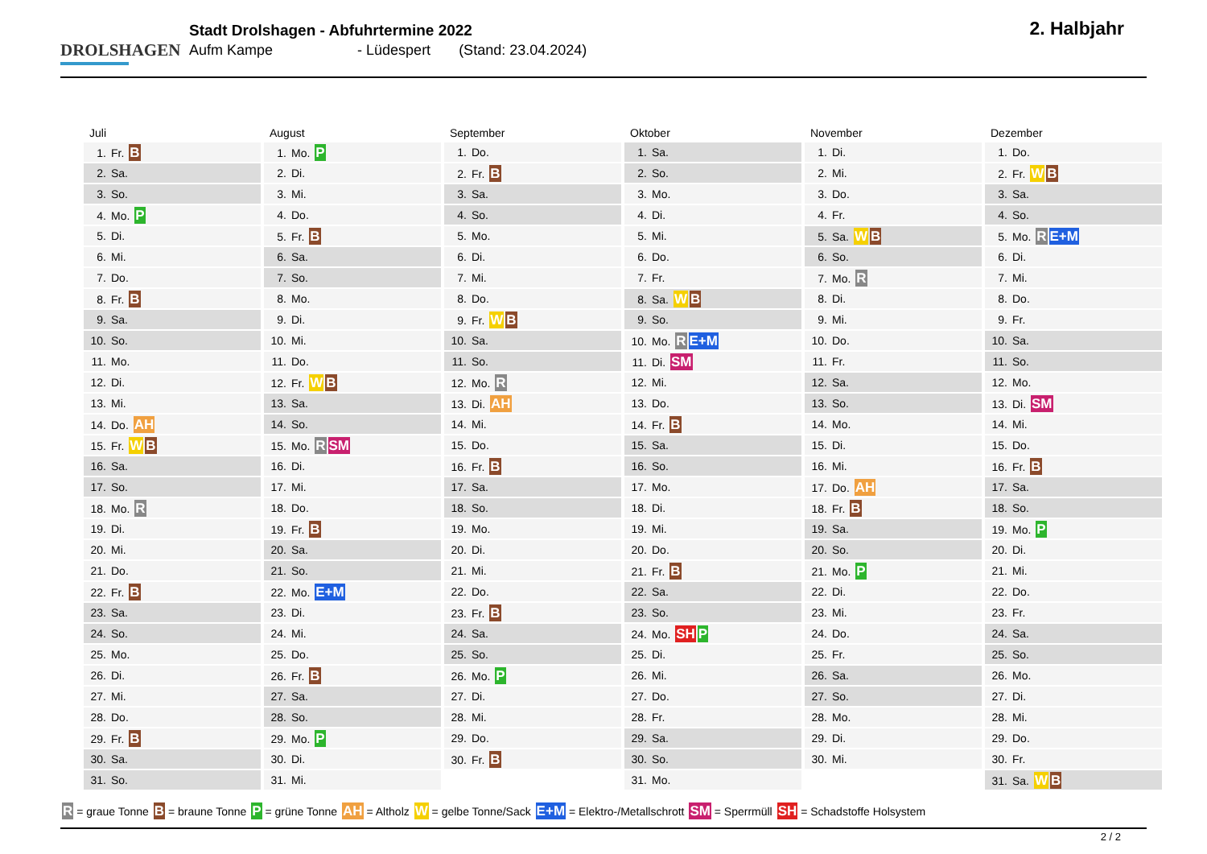DROLSHAGEN
Stadt Drolshagen - Abfuhrtermine 2022
Aufm Kampe - Lüdespert (Stand: 23.04.2024)
2. Halbjahr
| Juli | August | September | Oktober | November | Dezember |
| --- | --- | --- | --- | --- | --- |
| 1. Fr. B | 1. Mo. P | 1. Do. | 1. Sa. | 1. Di. | 1. Do. |
| 2. Sa. | 2. Di. | 2. Fr. B | 2. So. | 2. Mi. | 2. Fr. W B |
| 3. So. | 3. Mi. | 3. Sa. | 3. Mo. | 3. Do. | 3. Sa. |
| 4. Mo. P | 4. Do. | 4. So. | 4. Di. | 4. Fr. | 4. So. |
| 5. Di. | 5. Fr. B | 5. Mo. | 5. Mi. | 5. Sa. W B | 5. Mo. R E+M |
| 6. Mi. | 6. Sa. | 6. Di. | 6. Do. | 6. So. | 6. Di. |
| 7. Do. | 7. So. | 7. Mi. | 7. Fr. | 7. Mo. R | 7. Mi. |
| 8. Fr. B | 8. Mo. | 8. Do. | 8. Sa. W B | 8. Di. | 8. Do. |
| 9. Sa. | 9. Di. | 9. Fr. W B | 9. So. | 9. Mi. | 9. Fr. |
| 10. So. | 10. Mi. | 10. Sa. | 10. Mo. R E+M | 10. Do. | 10. Sa. |
| 11. Mo. | 11. Do. | 11. So. | 11. Di. SM | 11. Fr. | 11. So. |
| 12. Di. | 12. Fr. W B | 12. Mo. R | 12. Mi. | 12. Sa. | 12. Mo. |
| 13. Mi. | 13. Sa. | 13. Di. AH | 13. Do. | 13. So. | 13. Di. SM |
| 14. Do. AH | 14. So. | 14. Mi. | 14. Fr. B | 14. Mo. | 14. Mi. |
| 15. Fr. W B | 15. Mo. R SM | 15. Do. | 15. Sa. | 15. Di. | 15. Do. |
| 16. Sa. | 16. Di. | 16. Fr. B | 16. So. | 16. Mi. | 16. Fr. B |
| 17. So. | 17. Mi. | 17. Sa. | 17. Mo. | 17. Do. AH | 17. Sa. |
| 18. Mo. R | 18. Do. | 18. So. | 18. Di. | 18. Fr. B | 18. So. |
| 19. Di. | 19. Fr. B | 19. Mo. | 19. Mi. | 19. Sa. | 19. Mo. P |
| 20. Mi. | 20. Sa. | 20. Di. | 20. Do. | 20. So. | 20. Di. |
| 21. Do. | 21. So. | 21. Mi. | 21. Fr. B | 21. Mo. P | 21. Mi. |
| 22. Fr. B | 22. Mo. E+M | 22. Do. | 22. Sa. | 22. Di. | 22. Do. |
| 23. Sa. | 23. Di. | 23. Fr. B | 23. So. | 23. Mi. | 23. Fr. |
| 24. So. | 24. Mi. | 24. Sa. | 24. Mo. SH P | 24. Do. | 24. Sa. |
| 25. Mo. | 25. Do. | 25. So. | 25. Di. | 25. Fr. | 25. So. |
| 26. Di. | 26. Fr. B | 26. Mo. P | 26. Mi. | 26. Sa. | 26. Mo. |
| 27. Mi. | 27. Sa. | 27. Di. | 27. Do. | 27. So. | 27. Di. |
| 28. Do. | 28. So. | 28. Mi. | 28. Fr. | 28. Mo. | 28. Mi. |
| 29. Fr. B | 29. Mo. P | 29. Do. | 29. Sa. | 29. Di. | 29. Do. |
| 30. Sa. | 30. Di. | 30. Fr. B | 30. So. | 30. Mi. | 30. Fr. |
| 31. So. | 31. Mi. | | 31. Mo. | | 31. Sa. W B |
R = graue Tonne B = braune Tonne P = grüne Tonne AH = Altholz W = gelbe Tonne/Sack E+M = Elektro-/Metallschrott SM = Sperrmüll SH = Schadstoffe Holsystem
2 / 2